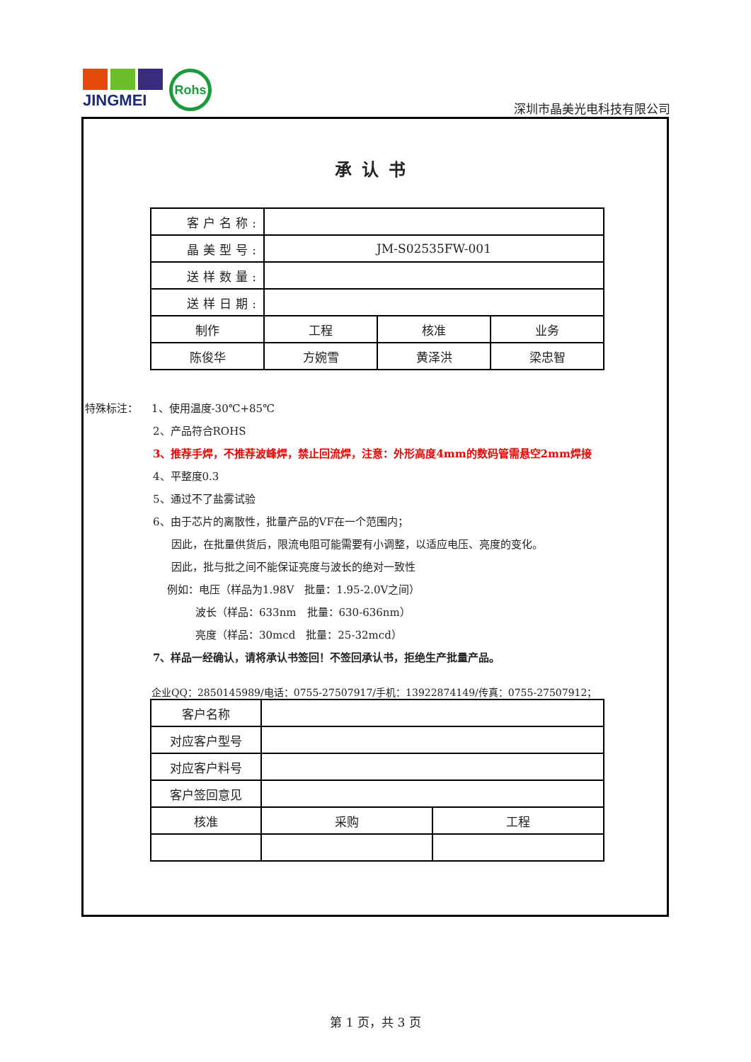JINGMEI
Rohs
深圳市晶美光电科技有限公司
承认书
| 客户名称: | | | |
| 晶美型号: | JM-S02535FW-001 | | |
| 送样数量: | | | |
| 送样日期: | | | |
| 制作 | 工程 | 核准 | 业务 |
| 陈俊华 | 方婉雪 | 黄泽洪 | 梁忠智 |
特殊标注： 1、使用温度-30℃+85℃
2、产品符合ROHS
3、推荐手焊，不推荐波峰焊，禁止回流焊，注意：外形高度4mm的数码管需悬空2mm焊接
4、平整度0.3
5、通过不了盐雾试验
6、由于芯片的离散性，批量产品的VF在一个范围内；
因此，在批量供货后，限流电阻可能需要有小调整，以适应电压、亮度的变化。
因此，批与批之间不能保证亮度与波长的绝对一致性
例如：电压（样品为1.98V　批量：1.95-2.0V之间）
波长（样品：633nm　批量：630-636nm）
亮度（样品：30mcd　批量：25-32mcd）
7、样品一经确认，请将承认书签回！不签回承认书，拒绝生产批量产品。
企业QQ：2850145989/电话：0755-27507917/手机：13922874149/传真：0755-27507912；
| 客户名称 | | |
| 对应客户型号 | | |
| 对应客户料号 | | |
| 客户签回意见 | | |
| 核准 | 采购 | 工程 |
第 1 页，共 3 页